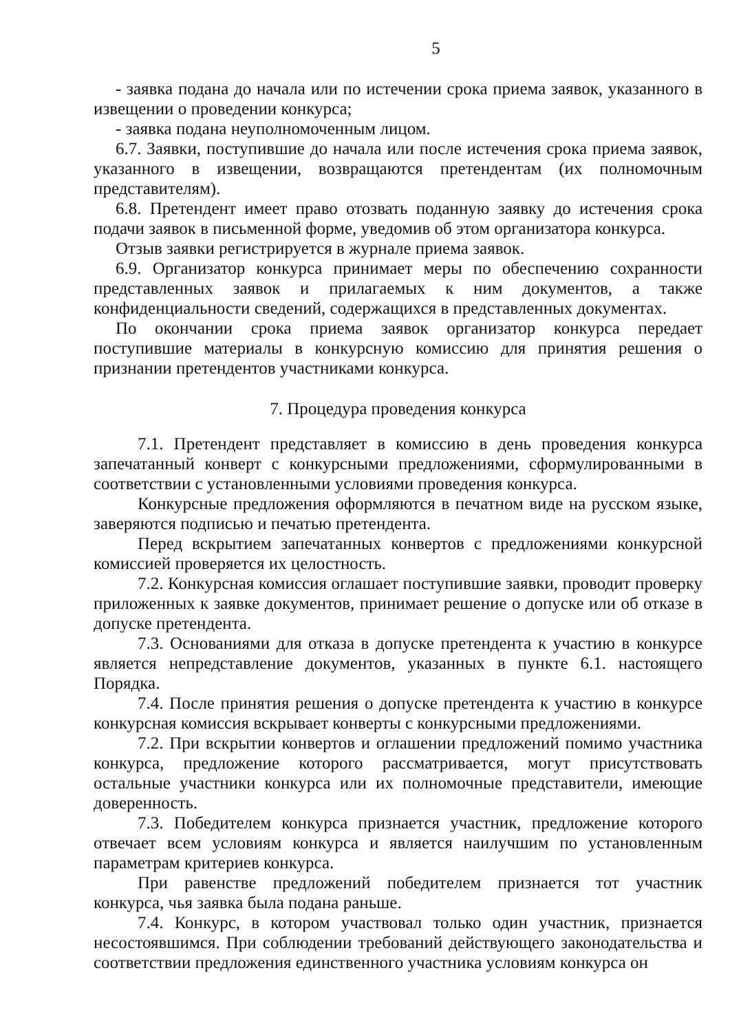5
- заявка подана до начала или по истечении срока приема заявок, указанного в извещении о проведении конкурса;
- заявка подана неуполномоченным лицом.
6.7. Заявки, поступившие до начала или после истечения срока приема заявок, указанного в извещении, возвращаются претендентам (их полномочным представителям).
6.8. Претендент имеет право отозвать поданную заявку до истечения срока подачи заявок в письменной форме, уведомив об этом организатора конкурса.
Отзыв заявки регистрируется в журнале приема заявок.
6.9. Организатор конкурса принимает меры по обеспечению сохранности представленных заявок и прилагаемых к ним документов, а также конфиденциальности сведений, содержащихся в представленных документах.
По окончании срока приема заявок организатор конкурса передает поступившие материалы в конкурсную комиссию для принятия решения о признании претендентов участниками конкурса.
7. Процедура проведения конкурса
7.1. Претендент представляет в комиссию в день проведения конкурса запечатанный конверт с конкурсными предложениями, сформулированными в соответствии с установленными условиями проведения конкурса.
Конкурсные предложения оформляются в печатном виде на русском языке, заверяются подписью и печатью претендента.
Перед вскрытием запечатанных конвертов с предложениями конкурсной комиссией проверяется их целостность.
7.2. Конкурсная комиссия оглашает поступившие заявки, проводит проверку приложенных к заявке документов, принимает решение о допуске или об отказе в допуске претендента.
7.3. Основаниями для отказа в допуске претендента к участию в конкурсе является непредставление документов, указанных в пункте 6.1. настоящего Порядка.
7.4. После принятия решения о допуске претендента к участию в конкурсе конкурсная комиссия вскрывает конверты с конкурсными предложениями.
7.2. При вскрытии конвертов и оглашении предложений помимо участника конкурса, предложение которого рассматривается, могут присутствовать остальные участники конкурса или их полномочные представители, имеющие доверенность.
7.3. Победителем конкурса признается участник, предложение которого отвечает всем условиям конкурса и является наилучшим по установленным параметрам критериев конкурса.
При равенстве предложений победителем признается тот участник конкурса, чья заявка была подана раньше.
7.4. Конкурс, в котором участвовал только один участник, признается несостоявшимся. При соблюдении требований действующего законодательства и соответствии предложения единственного участника условиям конкурса он